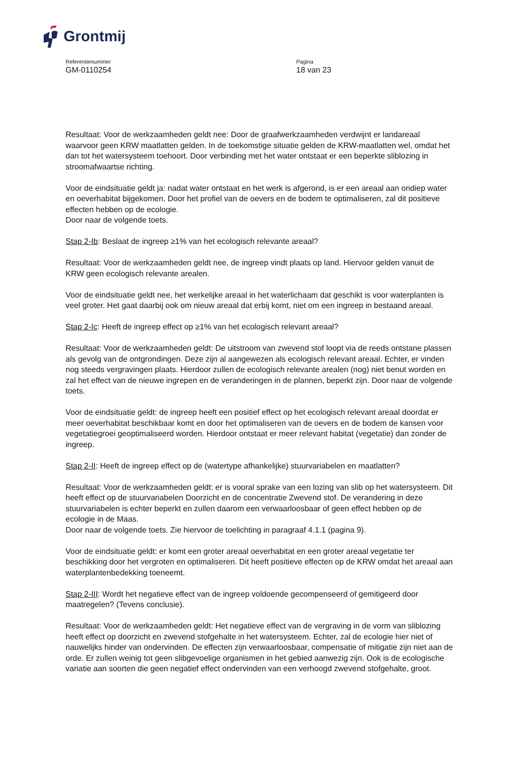Grontmij
Referentienummer
GM-0110254
Pagina
18 van 23
Resultaat: Voor de werkzaamheden geldt nee: Door de graafwerkzaamheden verdwijnt er landareaal waarvoor geen KRW maatlatten gelden. In de toekomstige situatie gelden de KRW-maatlatten wel, omdat het dan tot het watersysteem toehoort. Door verbinding met het water ontstaat er een beperkte sliblozing in stroomafwaartse richting.
Voor de eindsituatie geldt ja: nadat water ontstaat en het werk is afgerond, is er een areaal aan ondiep water en oeverhabitat bijgekomen. Door het profiel van de oevers en de bodem te optimaliseren, zal dit positieve effecten hebben op de ecologie.
Door naar de volgende toets.
Stap 2-Ib: Beslaat de ingreep ≥1% van het ecologisch relevante areaal?
Resultaat: Voor de werkzaamheden geldt nee, de ingreep vindt plaats op land. Hiervoor gelden vanuit de KRW geen ecologisch relevante arealen.
Voor de eindsituatie geldt nee, het werkelijke areaal in het waterlichaam dat geschikt is voor waterplanten is veel groter. Het gaat daarbij ook om nieuw areaal dat erbij komt, niet om een ingreep in bestaand areaal.
Stap 2-Ic: Heeft de ingreep effect op ≥1% van het ecologisch relevant areaal?
Resultaat: Voor de werkzaamheden geldt: De uitstroom van zwevend stof loopt via de reeds ontstane plassen als gevolg van de ontgrondingen. Deze zijn al aangewezen als ecologisch relevant areaal. Echter, er vinden nog steeds vergravingen plaats. Hierdoor zullen de ecologisch relevante arealen (nog) niet benut worden en zal het effect van de nieuwe ingrepen en de veranderingen in de plannen, beperkt zijn. Door naar de volgende toets.
Voor de eindsituatie geldt: de ingreep heeft een positief effect op het ecologisch relevant areaal doordat er meer oeverhabitat beschikbaar komt en door het optimaliseren van de oevers en de bodem de kansen voor vegetatiegroei geoptimaliseerd worden. Hierdoor ontstaat er meer relevant habitat (vegetatie) dan zonder de ingreep.
Stap 2-II: Heeft de ingreep effect op de (watertype afhankelijke) stuurvariabelen en maatlatten?
Resultaat: Voor de werkzaamheden geldt: er is vooral sprake van een lozing van slib op het watersysteem. Dit heeft effect op de stuurvariabelen Doorzicht en de concentratie Zwevend stof. De verandering in deze stuurvariabelen is echter beperkt en zullen daarom een verwaarloosbaar of geen effect hebben op de ecologie in de Maas.
Door naar de volgende toets. Zie hiervoor de toelichting in paragraaf 4.1.1 (pagina 9).
Voor de eindsituatie geldt: er komt een groter areaal oeverhabitat en een groter areaal vegetatie ter beschikking door het vergroten en optimaliseren. Dit heeft positieve effecten op de KRW omdat het areaal aan waterplantenbedekking toeneemt.
Stap 2-III: Wordt het negatieve effect van de ingreep voldoende gecompenseerd of gemitigeerd door maatregelen? (Tevens conclusie).
Resultaat: Voor de werkzaamheden geldt: Het negatieve effect van de vergraving in de vorm van sliblozing heeft effect op doorzicht en zwevend stofgehalte in het watersysteem. Echter, zal de ecologie hier niet of nauwelijks hinder van ondervinden. De effecten zijn verwaarloosbaar, compensatie of mitigatie zijn niet aan de orde. Er zullen weinig tot geen slibgevoelige organismen in het gebied aanwezig zijn. Ook is de ecologische variatie aan soorten die geen negatief effect ondervinden van een verhoogd zwevend stofgehalte, groot.